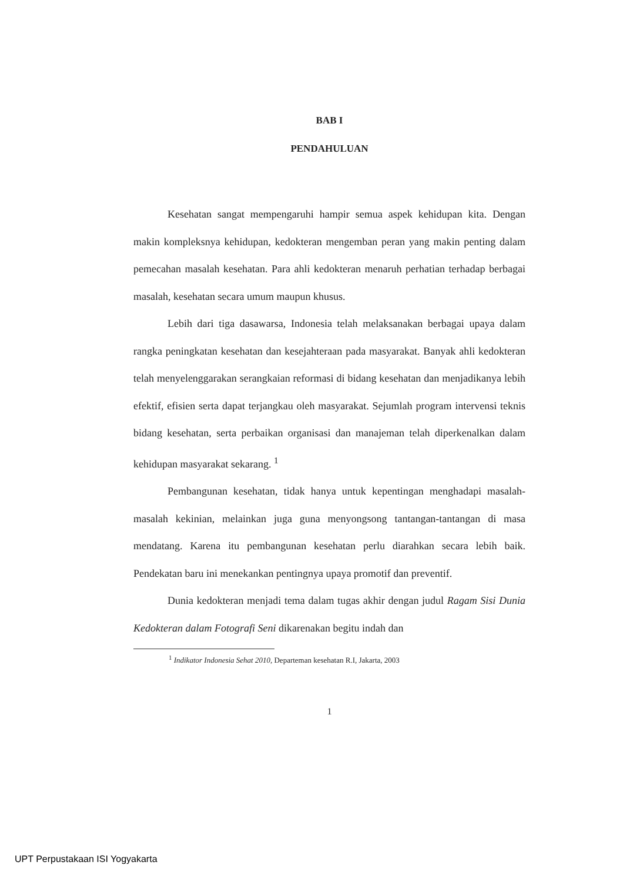BAB I
PENDAHULUAN
Kesehatan sangat mempengaruhi hampir semua aspek kehidupan kita. Dengan makin kompleksnya kehidupan, kedokteran mengemban peran yang makin penting dalam pemecahan masalah kesehatan. Para ahli kedokteran menaruh perhatian terhadap berbagai masalah, kesehatan secara umum maupun khusus.
Lebih dari tiga dasawarsa, Indonesia telah melaksanakan berbagai upaya dalam rangka peningkatan kesehatan dan kesejahteraan pada masyarakat. Banyak ahli kedokteran telah menyelenggarakan serangkaian reformasi di bidang kesehatan dan menjadikanya lebih efektif, efisien serta dapat terjangkau oleh masyarakat. Sejumlah program intervensi teknis bidang kesehatan, serta perbaikan organisasi dan manajeman telah diperkenalkan dalam kehidupan masyarakat sekarang. <sup>1</sup>
Pembangunan kesehatan, tidak hanya untuk kepentingan menghadapi masalah-masalah kekinian, melainkan juga guna menyongsong tantangan-tantangan di masa mendatang. Karena itu pembangunan kesehatan perlu diarahkan secara lebih baik. Pendekatan baru ini menekankan pentingnya upaya promotif dan preventif.
Dunia kedokteran menjadi tema dalam tugas akhir dengan judul Ragam Sisi Dunia Kedokteran dalam Fotografi Seni dikarenakan begitu indah dan
<sup>1</sup> Indikator Indonesia Sehat 2010, Departeman kesehatan R.I, Jakarta, 2003
1
UPT Perpustakaan ISI Yogyakarta